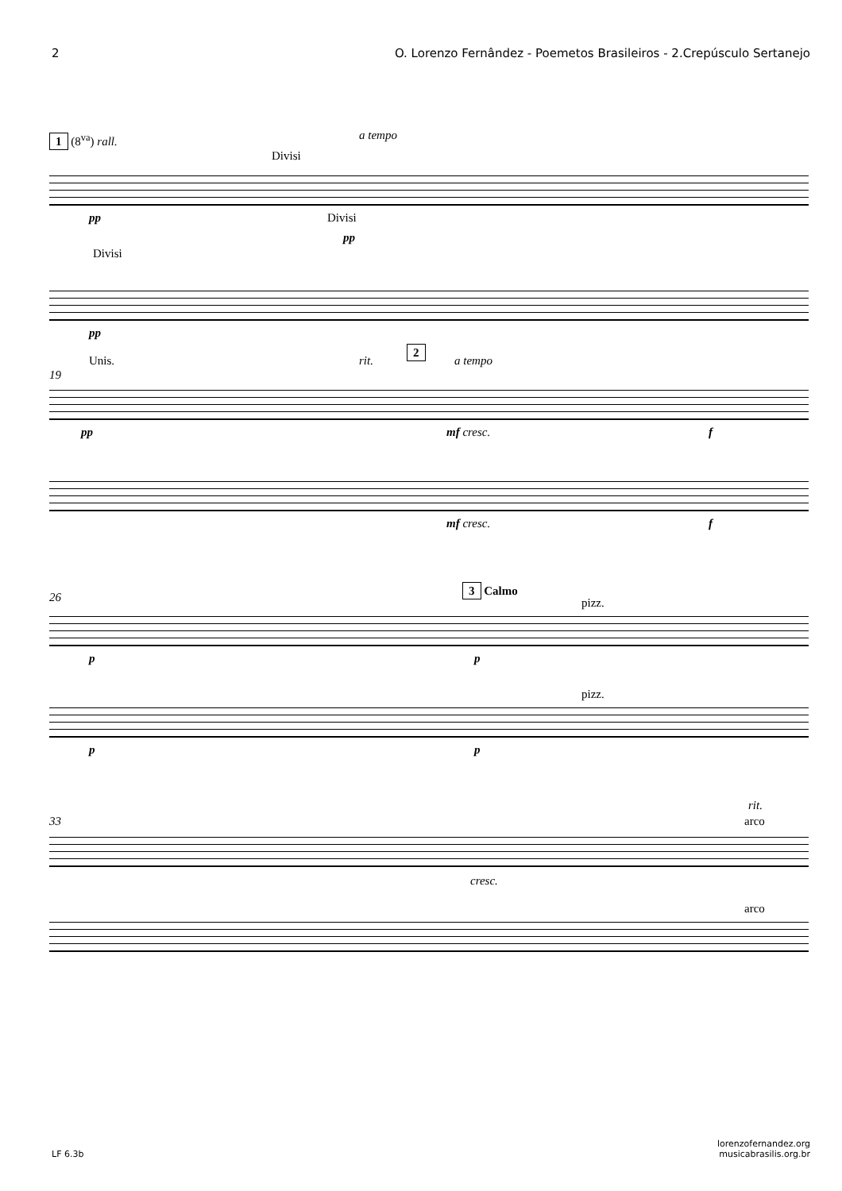2 O. Lorenzo Fernândez - Poemetos Brasileiros - 2.Crepúsculo Sertanejo
1 (8<sup>va</sup>) rall. a tempo
Divisi
pp Divisi
pp
Divisi
pp
Unis. rit.
2
a tempo
19
pp mf cresc. f
mf cresc. f
3 Calmo
pizz. 26
p p
pizz.
p p
rit.
arco 33
cresc.
arco
LF 6.3b lorenzofernandez.org
musicabrasilis.org.br